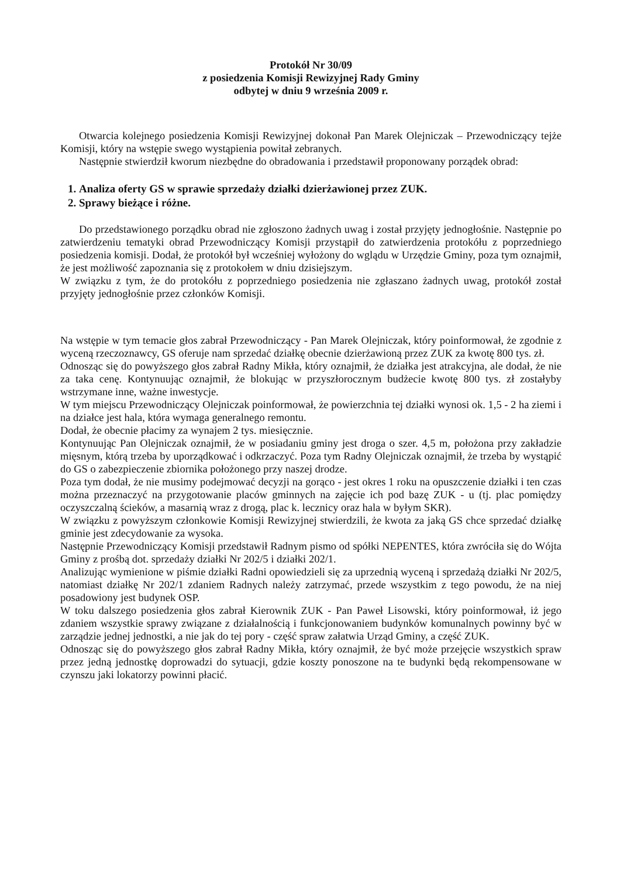Protokół Nr 30/09
z posiedzenia Komisji Rewizyjnej Rady Gminy
odbytej w dniu 9 września 2009 r.
Otwarcia kolejnego posiedzenia Komisji Rewizyjnej dokonał Pan Marek Olejniczak – Przewodniczący tejże Komisji, który na wstępie swego wystąpienia powitał zebranych.
Następnie stwierdził kworum niezbędne do obradowania i przedstawił proponowany porządek obrad:
1. Analiza oferty GS w sprawie sprzedaży działki dzierżawionej przez ZUK.
2. Sprawy bieżące i różne.
Do przedstawionego porządku obrad nie zgłoszono żadnych uwag i został przyjęty jednogłośnie. Następnie po zatwierdzeniu tematyki obrad Przewodniczący Komisji przystąpił do zatwierdzenia protokółu z poprzedniego posiedzenia komisji. Dodał, że protokół był wcześniej wyłożony do wglądu w Urzędzie Gminy, poza tym oznajmił, że jest możliwość zapoznania się z protokołem w dniu dzisiejszym.
W związku z tym, że do protokółu z poprzedniego posiedzenia nie zgłaszano żadnych uwag, protokół został przyjęty jednogłośnie przez członków Komisji.
Na wstępie w tym temacie głos zabrał Przewodniczący - Pan Marek Olejniczak, który poinformował, że zgodnie z wyceną rzeczoznawcy, GS oferuje nam sprzedać działkę obecnie dzierżawioną przez ZUK za kwotę 800 tys. zł.
Odnosząc się do powyższego głos zabrał Radny Mikła, który oznajmił, że działka jest atrakcyjna, ale dodał, że nie za taka cenę. Kontynuując oznajmił, że blokując w przyszłorocznym budżecie kwotę 800 tys. zł zostałyby wstrzymane inne, ważne inwestycje.
W tym miejscu Przewodniczący Olejniczak poinformował, że powierzchnia tej działki wynosi ok. 1,5 - 2 ha ziemi i na działce jest hala, która wymaga generalnego remontu.
Dodał, że obecnie płacimy za wynajem 2 tys. miesięcznie.
Kontynuując Pan Olejniczak oznajmił, że w posiadaniu gminy jest droga o szer. 4,5 m, położona przy zakładzie mięsnym, którą trzeba by uporządkować i odkrzaczyć. Poza tym Radny Olejniczak oznajmił, że trzeba by wystąpić do GS o zabezpieczenie zbiornika położonego przy naszej drodze.
Poza tym dodał, że nie musimy podejmować decyzji na gorąco - jest okres 1 roku na opuszczenie działki i ten czas można przeznaczyć na przygotowanie placów gminnych na zajęcie ich pod bazę ZUK - u (tj. plac pomiędzy oczyszczalną ścieków, a masarnią wraz z drogą, plac k. lecznicy oraz hala w byłym SKR).
W związku z powyższym członkowie Komisji Rewizyjnej stwierdzili, że kwota za jaką GS chce sprzedać działkę gminie jest zdecydowanie za wysoka.
Następnie Przewodniczący Komisji przedstawił Radnym pismo od spółki NEPENTES, która zwróciła się do Wójta Gminy z prośbą dot. sprzedaży działki Nr 202/5 i działki 202/1.
Analizując wymienione w piśmie działki Radni opowiedzieli się za uprzednią wyceną i sprzedażą działki Nr 202/5, natomiast działkę Nr 202/1 zdaniem Radnych należy zatrzymać, przede wszystkim z tego powodu, że na niej posadowiony jest budynek OSP.
W toku dalszego posiedzenia głos zabrał Kierownik ZUK - Pan Paweł Lisowski, który poinformował, iż jego zdaniem wszystkie sprawy związane z działalnością i funkcjonowaniem budynków komunalnych powinny być w zarządzie jednej jednostki, a nie jak do tej pory - część spraw załatwia Urząd Gminy, a część ZUK.
Odnosząc się do powyższego głos zabrał Radny Mikła, który oznajmił, że być może przejęcie wszystkich spraw przez jedną jednostkę doprowadzi do sytuacji, gdzie koszty ponoszone na te budynki będą rekompensowane w czynszu jaki lokatorzy powinni płacić.